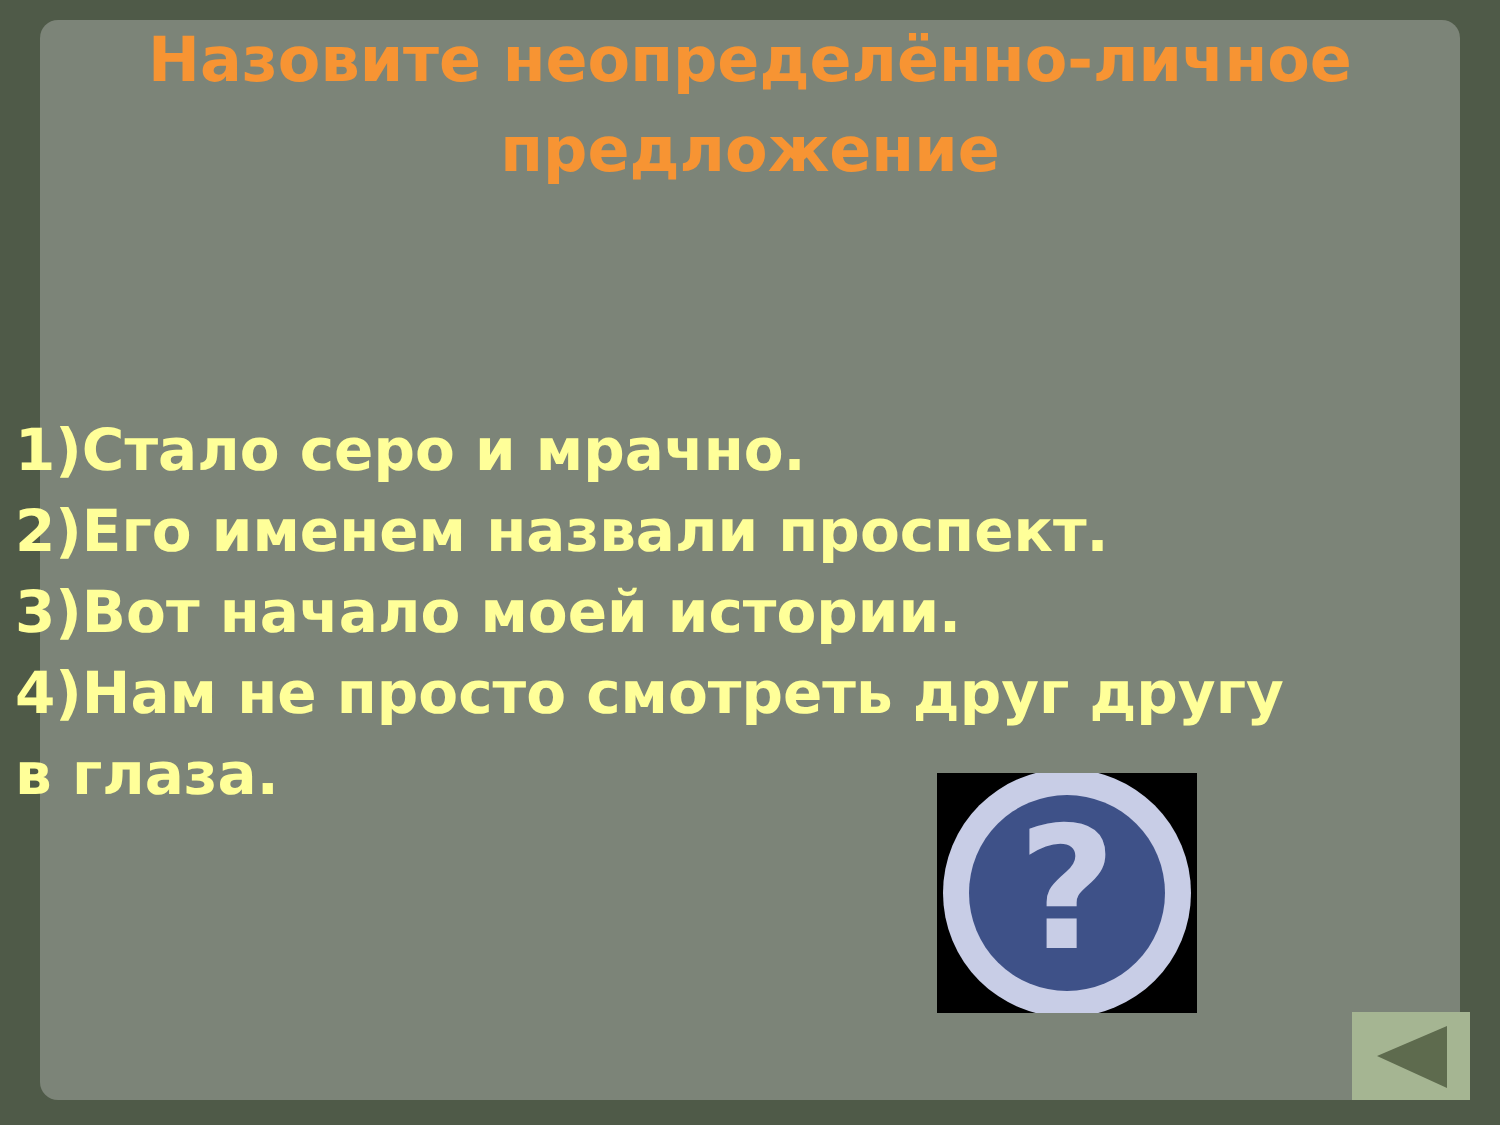Назовите неопределённо-личное
предложение
1)Стало серо и мрачно.
2)Его именем назвали проспект.
3)Вот начало моей истории.
4)Нам не просто смотреть друг другу в глаза.
?